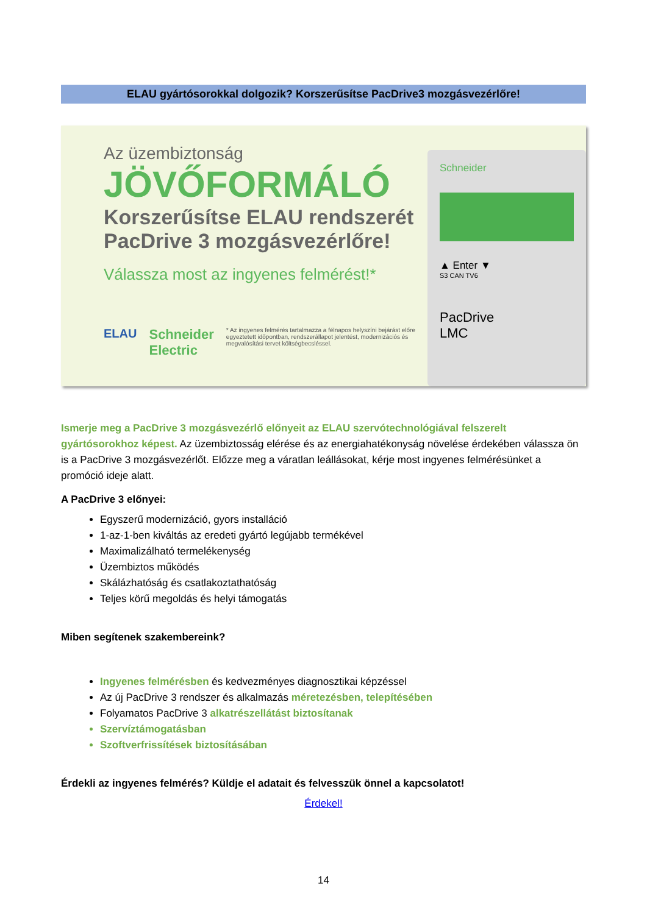ELAU gyártósorokkal dolgozik? Korszerűsítse PacDrive3 mozgásvezérlőre!
Az üzembiztonság
JÖVŐFORMÁLÓ
Korszerűsítse ELAU rendszerét
PacDrive 3 mozgásvezérlőre!
Válassza most az ingyenes felmérést!*
ELAU Schneider Electric * Az ingyenes felmérés tartalmazza a félnapos helyszíni bejárást előre egyeztetett időpontban, rendszerállapot jelentést, modernizációs és megvalósítási tervet költségbecsléssel.
Schneider
▲ Enter ▼
S3 CAN TV6
PacDrive
LMC
Ismerje meg a PacDrive 3 mozgásvezérlő előnyeit az ELAU szervótechnológiával felszerelt gyártósorokhoz képest. Az üzembiztosság elérése és az energiahatékonyság növelése érdekében válassza ön is a PacDrive 3 mozgásvezérlőt. Előzze meg a váratlan leállásokat, kérje most ingyenes felmérésünket a promóció ideje alatt.
A PacDrive 3 előnyei:
Egyszerű modernizáció, gyors installáció
1-az-1-ben kiváltás az eredeti gyártó legújabb termékével
Maximalizálható termelékenység
Üzembiztos működés
Skálázhatóság és csatlakoztathatóság
Teljes körű megoldás és helyi támogatás
Miben segítenek szakembereink?
Ingyenes felmérésben és kedvezményes diagnosztikai képzéssel
Az új PacDrive 3 rendszer és alkalmazás méretezésben, telepítésében
Folyamatos PacDrive 3 alkatrészellátást biztosítanak
Szervíztámogatásban
Szoftverfrissítések biztosításában
Érdekli az ingyenes felmérés? Küldje el adatait és felvesszük önnel a kapcsolatot!
Érdekel!
14